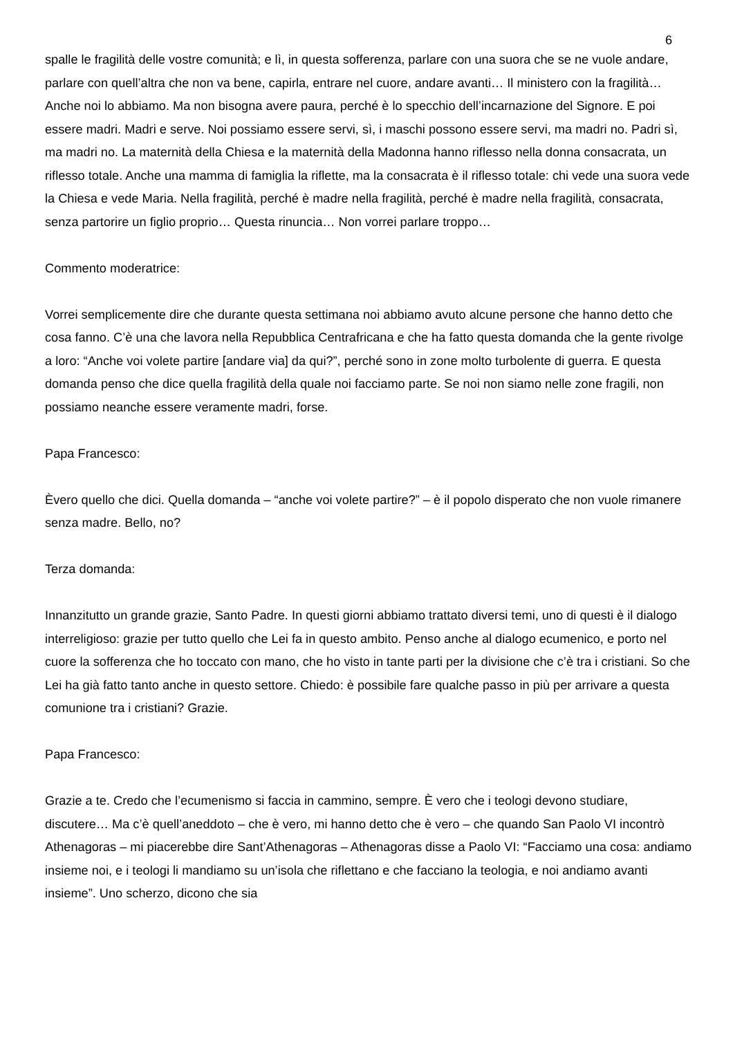6
spalle le fragilità delle vostre comunità; e lì, in questa sofferenza, parlare con una suora che se ne vuole andare, parlare con quell’altra che non va bene, capirla, entrare nel cuore, andare avanti… Il ministero con la fragilità… Anche noi lo abbiamo. Ma non bisogna avere paura, perché è lo specchio dell’incarnazione del Signore. E poi essere madri. Madri e serve. Noi possiamo essere servi, sì, i maschi possono essere servi, ma madri no. Padri sì, ma madri no. La maternità della Chiesa e la maternità della Madonna hanno riflesso nella donna consacrata, un riflesso totale. Anche una mamma di famiglia la riflette, ma la consacrata è il riflesso totale: chi vede una suora vede la Chiesa e vede Maria. Nella fragilità, perché è madre nella fragilità, perché è madre nella fragilità, consacrata, senza partorire un figlio proprio… Questa rinuncia… Non vorrei parlare troppo…
Commento moderatrice:
Vorrei semplicemente dire che durante questa settimana noi abbiamo avuto alcune persone che hanno detto che cosa fanno. C’è una che lavora nella Repubblica Centrafricana e che ha fatto questa domanda che la gente rivolge a loro: “Anche voi volete partire [andare via] da qui?”, perché sono in zone molto turbolente di guerra. E questa domanda penso che dice quella fragilità della quale noi facciamo parte. Se noi non siamo nelle zone fragili, non possiamo neanche essere veramente madri, forse.
Papa Francesco:
Èvero quello che dici. Quella domanda – “anche voi volete partire?” – è il popolo disperato che non vuole rimanere senza madre. Bello, no?
Terza domanda:
Innanzitutto un grande grazie, Santo Padre. In questi giorni abbiamo trattato diversi temi, uno di questi è il dialogo interreligioso: grazie per tutto quello che Lei fa in questo ambito. Penso anche al dialogo ecumenico, e porto nel cuore la sofferenza che ho toccato con mano, che ho visto in tante parti per la divisione che c’è tra i cristiani. So che Lei ha già fatto tanto anche in questo settore. Chiedo: è possibile fare qualche passo in più per arrivare a questa comunione tra i cristiani? Grazie.
Papa Francesco:
Grazie a te. Credo che l’ecumenismo si faccia in cammino, sempre. È vero che i teologi devono studiare, discutere… Ma c’è quell’aneddoto – che è vero, mi hanno detto che è vero – che quando San Paolo VI incontrò Athenagoras – mi piacerebbe dire Sant’Athenagoras – Athenagoras disse a Paolo VI: “Facciamo una cosa: andiamo insieme noi, e i teologi li mandiamo su un’isola che riflettano e che facciano la teologia, e noi andiamo avanti insieme”. Uno scherzo, dicono che sia